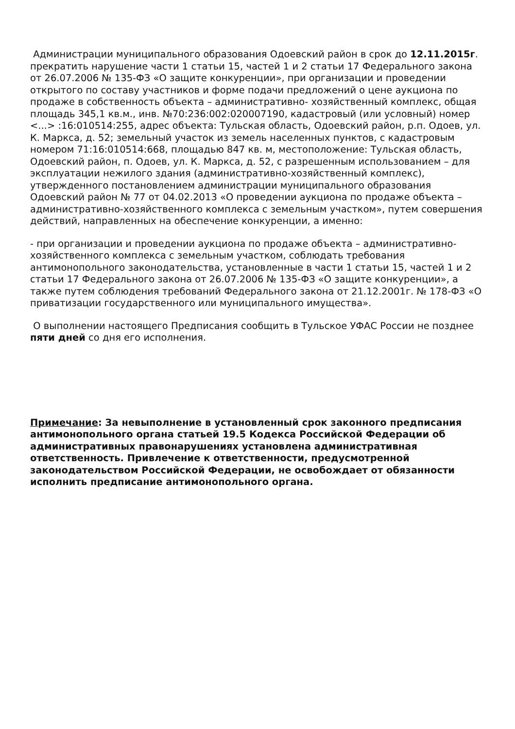Администрации муниципального образования Одоевский район в срок до 12.11.2015г. прекратить нарушение части 1 статьи 15, частей 1 и 2 статьи 17 Федерального закона от 26.07.2006 № 135-ФЗ «О защите конкуренции», при организации и проведении открытого по составу участников и форме подачи предложений о цене аукциона по продаже в собственность объекта – административно- хозяйственный комплекс, общая площадь 345,1 кв.м., инв. №70:236:002:020007190, кадастровый (или условный) номер <...> :16:010514:255, адрес объекта: Тульская область, Одоевский район, р.п. Одоев, ул. К. Маркса, д. 52; земельный участок из земель населенных пунктов, с кадастровым номером 71:16:010514:668, площадью 847 кв. м, местоположение: Тульская область, Одоевский район, п. Одоев, ул. К. Маркса, д. 52, с разрешенным использованием – для эксплуатации нежилого здания (административно-хозяйственный комплекс), утвержденного постановлением администрации муниципального образования Одоевский район № 77 от 04.02.2013 «О проведении аукциона по продаже объекта – административно-хозяйственного комплекса с земельным участком», путем совершения действий, направленных на обеспечение конкуренции, а именно:
- при организации и проведении аукциона по продаже объекта – административно-хозяйственного комплекса с земельным участком, соблюдать требования антимонопольного законодательства, установленные в части 1 статьи 15, частей 1 и 2 статьи 17 Федерального закона от 26.07.2006 № 135-ФЗ «О защите конкуренции», а также путем соблюдения требований Федерального закона от 21.12.2001г. № 178-ФЗ «О приватизации государственного или муниципального имущества».
О выполнении настоящего Предписания сообщить в Тульское УФАС России не позднее пяти дней со дня его исполнения.
Примечание: За невыполнение в установленный срок законного предписания антимонопольного органа статьей 19.5 Кодекса Российской Федерации об административных правонарушениях установлена административная ответственность. Привлечение к ответственности, предусмотренной законодательством Российской Федерации, не освобождает от обязанности исполнить предписание антимонопольного органа.